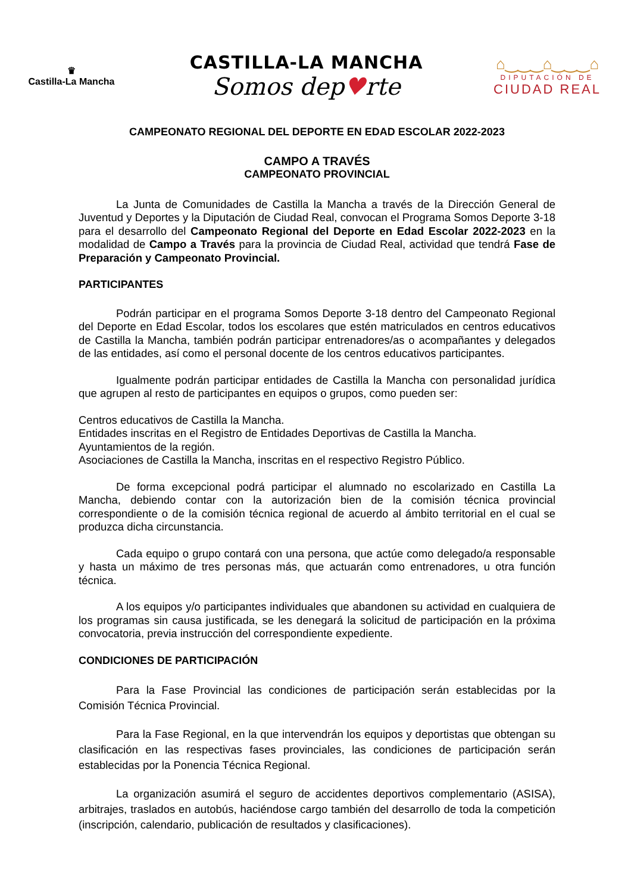♛
Castilla-La Mancha
CASTILLA-LA MANCHA
Somos dep♥rte
⌂‿‿‿⌂‿‿‿⌂
DIPUTACIÓN DE
CIUDAD REAL
CAMPEONATO REGIONAL DEL DEPORTE EN EDAD ESCOLAR 2022-2023
CAMPO A TRAVÉS
CAMPEONATO PROVINCIAL
La Junta de Comunidades de Castilla la Mancha a través de la Dirección General de Juventud y Deportes y la Diputación de Ciudad Real, convocan el Programa Somos Deporte 3-18 para el desarrollo del Campeonato Regional del Deporte en Edad Escolar 2022-2023 en la modalidad de Campo a Través para la provincia de Ciudad Real, actividad que tendrá Fase de Preparación y Campeonato Provincial.
PARTICIPANTES
Podrán participar en el programa Somos Deporte 3-18 dentro del Campeonato Regional del Deporte en Edad Escolar, todos los escolares que estén matriculados en centros educativos de Castilla la Mancha, también podrán participar entrenadores/as o acompañantes y delegados de las entidades, así como el personal docente de los centros educativos participantes.
Igualmente podrán participar entidades de Castilla la Mancha con personalidad jurídica que agrupen al resto de participantes en equipos o grupos, como pueden ser:
Centros educativos de Castilla la Mancha.
Entidades inscritas en el Registro de Entidades Deportivas de Castilla la Mancha.
Ayuntamientos de la región.
Asociaciones de Castilla la Mancha, inscritas en el respectivo Registro Público.
De forma excepcional podrá participar el alumnado no escolarizado en Castilla La Mancha, debiendo contar con la autorización bien de la comisión técnica provincial correspondiente o de la comisión técnica regional de acuerdo al ámbito territorial en el cual se produzca dicha circunstancia.
Cada equipo o grupo contará con una persona, que actúe como delegado/a responsable y hasta un máximo de tres personas más, que actuarán como entrenadores, u otra función técnica.
A los equipos y/o participantes individuales que abandonen su actividad en cualquiera de los programas sin causa justificada, se les denegará la solicitud de participación en la próxima convocatoria, previa instrucción del correspondiente expediente.
CONDICIONES DE PARTICIPACIÓN
Para la Fase Provincial las condiciones de participación serán establecidas por la Comisión Técnica Provincial.
Para la Fase Regional, en la que intervendrán los equipos y deportistas que obtengan su clasificación en las respectivas fases provinciales, las condiciones de participación serán establecidas por la Ponencia Técnica Regional.
La organización asumirá el seguro de accidentes deportivos complementario (ASISA), arbitrajes, traslados en autobús, haciéndose cargo también del desarrollo de toda la competición (inscripción, calendario, publicación de resultados y clasificaciones).